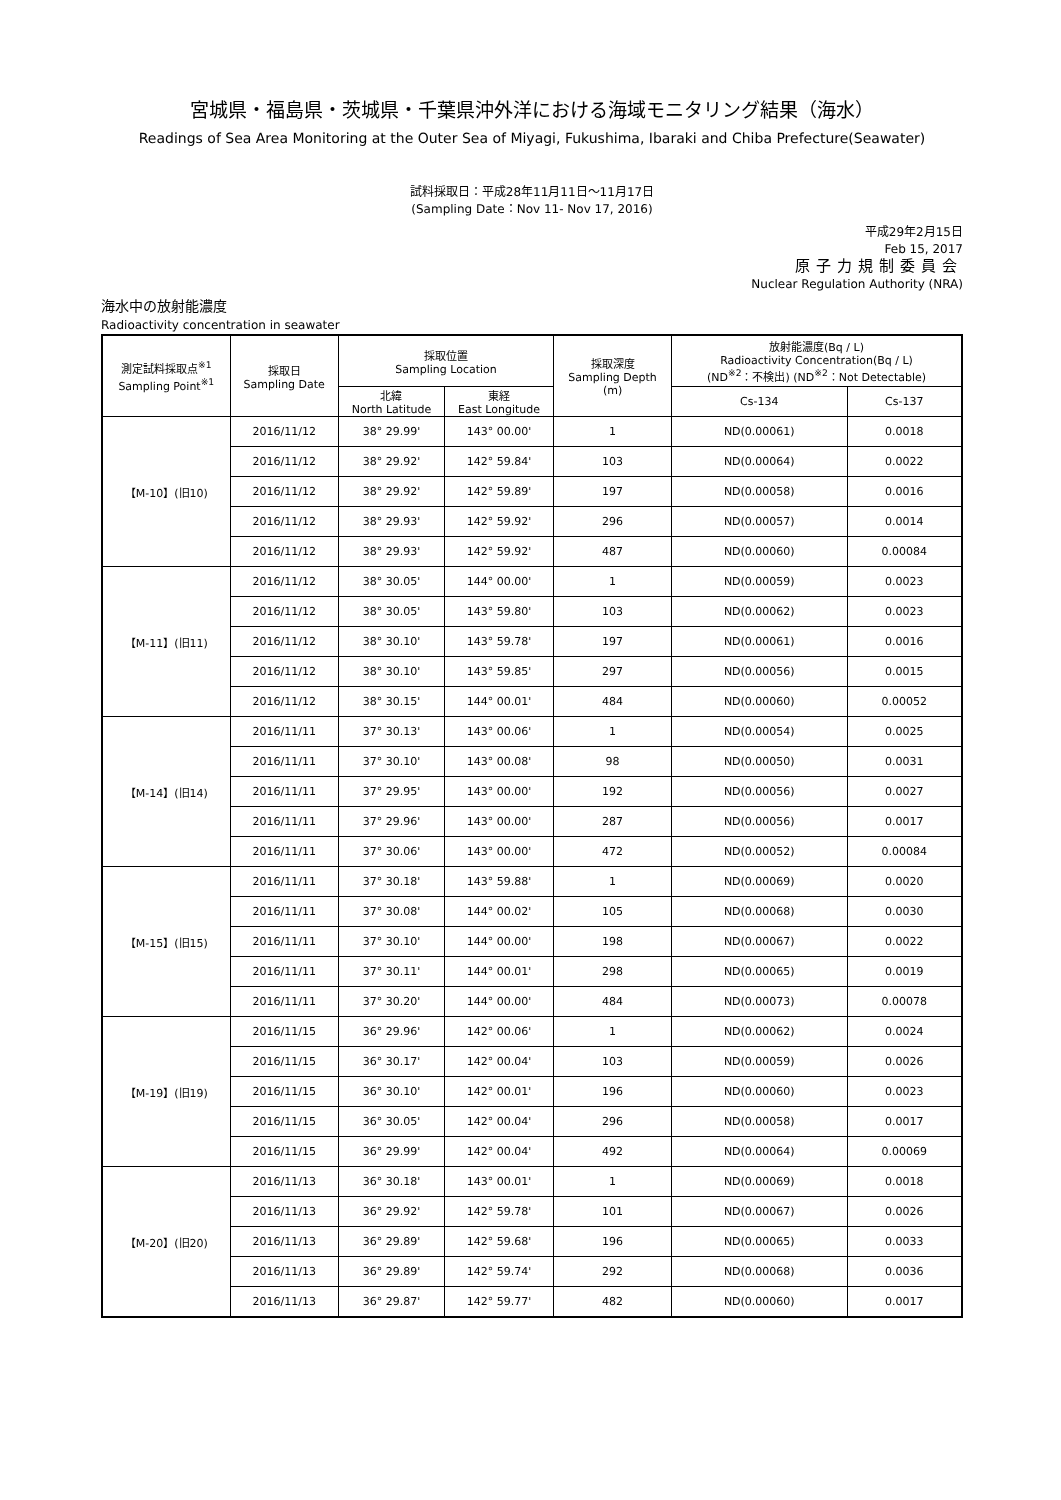宮城県・福島県・茨城県・千葉県沖外洋における海域モニタリング結果（海水）
Readings of Sea Area Monitoring at the Outer Sea of Miyagi, Fukushima, Ibaraki and Chiba Prefecture(Seawater)
試料採取日：平成28年11月11日～11月17日
(Sampling Date：Nov 11- Nov 17, 2016)
平成29年2月15日
Feb 15, 2017
原子力規制委員会
Nuclear Regulation Authority (NRA)
海水中の放射能濃度
Radioactivity concentration in seawater
| 測定試料採取点<sup>※1</sup> Sampling Point<sup>※1</sup> | 採取日 Sampling Date | 採取位置 Sampling Location | | 採取深度 Sampling Depth (m) | 放射能濃度(Bq / L) Radioactivity Concentration(Bq / L) (ND<sup>※2</sup>：不検出) (ND<sup>※2</sup>：Not Detectable) | |
| --- | --- | --- | --- | --- | --- | --- |
| | | 北緯 North Latitude | 東経 East Longitude | | Cs-134 | Cs-137 |
| 【M-10】(旧10) | 2016/11/12 | 38° 29.99' | 143° 00.00' | 1 | ND(0.00061) | 0.0018 |
| | 2016/11/12 | 38° 29.92' | 142° 59.84' | 103 | ND(0.00064) | 0.0022 |
| | 2016/11/12 | 38° 29.92' | 142° 59.89' | 197 | ND(0.00058) | 0.0016 |
| | 2016/11/12 | 38° 29.93' | 142° 59.92' | 296 | ND(0.00057) | 0.0014 |
| | 2016/11/12 | 38° 29.93' | 142° 59.92' | 487 | ND(0.00060) | 0.00084 |
| 【M-11】(旧11) | 2016/11/12 | 38° 30.05' | 144° 00.00' | 1 | ND(0.00059) | 0.0023 |
| | 2016/11/12 | 38° 30.05' | 143° 59.80' | 103 | ND(0.00062) | 0.0023 |
| | 2016/11/12 | 38° 30.10' | 143° 59.78' | 197 | ND(0.00061) | 0.0016 |
| | 2016/11/12 | 38° 30.10' | 143° 59.85' | 297 | ND(0.00056) | 0.0015 |
| | 2016/11/12 | 38° 30.15' | 144° 00.01' | 484 | ND(0.00060) | 0.00052 |
| 【M-14】(旧14) | 2016/11/11 | 37° 30.13' | 143° 00.06' | 1 | ND(0.00054) | 0.0025 |
| | 2016/11/11 | 37° 30.10' | 143° 00.08' | 98 | ND(0.00050) | 0.0031 |
| | 2016/11/11 | 37° 29.95' | 143° 00.00' | 192 | ND(0.00056) | 0.0027 |
| | 2016/11/11 | 37° 29.96' | 143° 00.00' | 287 | ND(0.00056) | 0.0017 |
| | 2016/11/11 | 37° 30.06' | 143° 00.00' | 472 | ND(0.00052) | 0.00084 |
| 【M-15】(旧15) | 2016/11/11 | 37° 30.18' | 143° 59.88' | 1 | ND(0.00069) | 0.0020 |
| | 2016/11/11 | 37° 30.08' | 144° 00.02' | 105 | ND(0.00068) | 0.0030 |
| | 2016/11/11 | 37° 30.10' | 144° 00.00' | 198 | ND(0.00067) | 0.0022 |
| | 2016/11/11 | 37° 30.11' | 144° 00.01' | 298 | ND(0.00065) | 0.0019 |
| | 2016/11/11 | 37° 30.20' | 144° 00.00' | 484 | ND(0.00073) | 0.00078 |
| 【M-19】(旧19) | 2016/11/15 | 36° 29.96' | 142° 00.06' | 1 | ND(0.00062) | 0.0024 |
| | 2016/11/15 | 36° 30.17' | 142° 00.04' | 103 | ND(0.00059) | 0.0026 |
| | 2016/11/15 | 36° 30.10' | 142° 00.01' | 196 | ND(0.00060) | 0.0023 |
| | 2016/11/15 | 36° 30.05' | 142° 00.04' | 296 | ND(0.00058) | 0.0017 |
| | 2016/11/15 | 36° 29.99' | 142° 00.04' | 492 | ND(0.00064) | 0.00069 |
| 【M-20】(旧20) | 2016/11/13 | 36° 30.18' | 143° 00.01' | 1 | ND(0.00069) | 0.0018 |
| | 2016/11/13 | 36° 29.92' | 142° 59.78' | 101 | ND(0.00067) | 0.0026 |
| | 2016/11/13 | 36° 29.89' | 142° 59.68' | 196 | ND(0.00065) | 0.0033 |
| | 2016/11/13 | 36° 29.89' | 142° 59.74' | 292 | ND(0.00068) | 0.0036 |
| | 2016/11/13 | 36° 29.87' | 142° 59.77' | 482 | ND(0.00060) | 0.0017 |